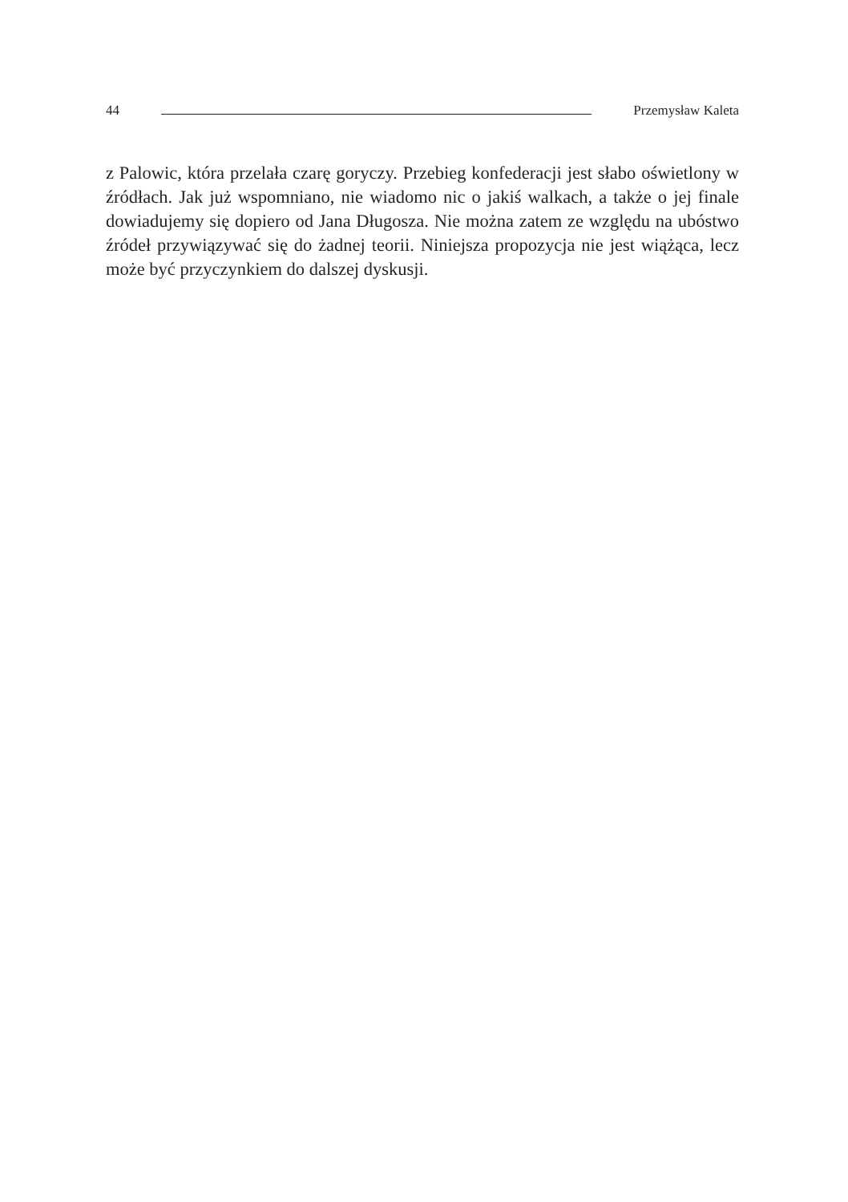44 Przemysław Kaleta
z Palowic, która przelała czarę goryczy. Przebieg konfederacji jest słabo oświetlony w źródłach. Jak już wspomniano, nie wiadomo nic o jakiś walkach, a także o jej finale dowiadujemy się dopiero od Jana Długosza. Nie można zatem ze względu na ubóstwo źródeł przywiązywać się do żadnej teorii. Niniejsza propozycja nie jest wiążąca, lecz może być przyczynkiem do dalszej dyskusji.